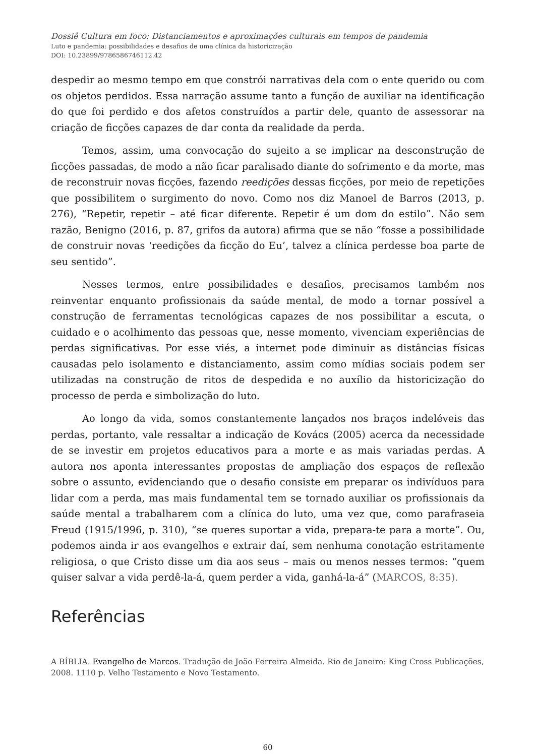Dossiê Cultura em foco: Distanciamentos e aproximações culturais em tempos de pandemia
Luto e pandemia: possibilidades e desafios de uma clínica da historicização
DOI: 10.23899/9786586746112.42
despedir ao mesmo tempo em que constrói narrativas dela com o ente querido ou com os objetos perdidos. Essa narração assume tanto a função de auxiliar na identificação do que foi perdido e dos afetos construídos a partir dele, quanto de assessorar na criação de ficções capazes de dar conta da realidade da perda.
Temos, assim, uma convocação do sujeito a se implicar na desconstrução de ficções passadas, de modo a não ficar paralisado diante do sofrimento e da morte, mas de reconstruir novas ficções, fazendo reedições dessas ficções, por meio de repetições que possibilitem o surgimento do novo. Como nos diz Manoel de Barros (2013, p. 276), “Repetir, repetir – até ficar diferente. Repetir é um dom do estilo”. Não sem razão, Benigno (2016, p. 87, grifos da autora) afirma que se não “fosse a possibilidade de construir novas ‘reedições da ficção do Eu’, talvez a clínica perdesse boa parte de seu sentido”.
Nesses termos, entre possibilidades e desafios, precisamos também nos reinventar enquanto profissionais da saúde mental, de modo a tornar possível a construção de ferramentas tecnológicas capazes de nos possibilitar a escuta, o cuidado e o acolhimento das pessoas que, nesse momento, vivenciam experiências de perdas significativas. Por esse viés, a internet pode diminuir as distâncias físicas causadas pelo isolamento e distanciamento, assim como mídias sociais podem ser utilizadas na construção de ritos de despedida e no auxílio da historicização do processo de perda e simbolização do luto.
Ao longo da vida, somos constantemente lançados nos braços indeléveis das perdas, portanto, vale ressaltar a indicação de Kovács (2005) acerca da necessidade de se investir em projetos educativos para a morte e as mais variadas perdas. A autora nos aponta interessantes propostas de ampliação dos espaços de reflexão sobre o assunto, evidenciando que o desafio consiste em preparar os indivíduos para lidar com a perda, mas mais fundamental tem se tornado auxiliar os profissionais da saúde mental a trabalharem com a clínica do luto, uma vez que, como parafraseia Freud (1915/1996, p. 310), “se queres suportar a vida, prepara-te para a morte”. Ou, podemos ainda ir aos evangelhos e extrair daí, sem nenhuma conotação estritamente religiosa, o que Cristo disse um dia aos seus – mais ou menos nesses termos: “quem quiser salvar a vida perdê-la-á, quem perder a vida, ganhá-la-á” (MARCOS, 8:35).
Referências
A BÍBLIA. Evangelho de Marcos. Tradução de João Ferreira Almeida. Rio de Janeiro: King Cross Publicações, 2008. 1110 p. Velho Testamento e Novo Testamento.
60